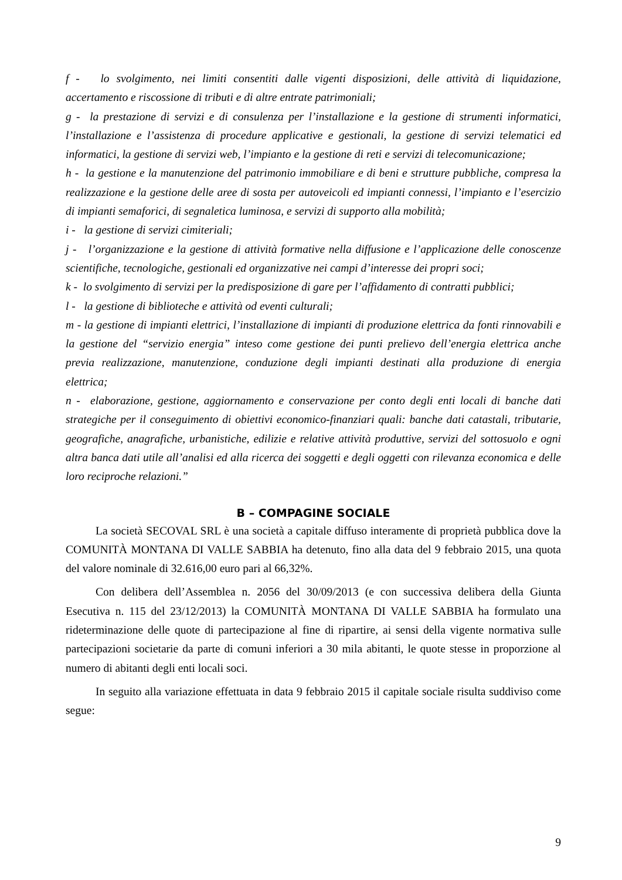f - lo svolgimento, nei limiti consentiti dalle vigenti disposizioni, delle attività di liquidazione, accertamento e riscossione di tributi e di altre entrate patrimoniali;
g - la prestazione di servizi e di consulenza per l’installazione e la gestione di strumenti informatici, l’installazione e l’assistenza di procedure applicative e gestionali, la gestione di servizi telematici ed informatici, la gestione di servizi web, l’impianto e la gestione di reti e servizi di telecomunicazione;
h - la gestione e la manutenzione del patrimonio immobiliare e di beni e strutture pubbliche, compresa la realizzazione e la gestione delle aree di sosta per autoveicoli ed impianti connessi, l’impianto e l’esercizio di impianti semaforici, di segnaletica luminosa, e servizi di supporto alla mobilità;
i - la gestione di servizi cimiteriali;
j - l’organizzazione e la gestione di attività formative nella diffusione e l’applicazione delle conoscenze scientifiche, tecnologiche, gestionali ed organizzative nei campi d’interesse dei propri soci;
k - lo svolgimento di servizi per la predisposizione di gare per l’affidamento di contratti pubblici;
l - la gestione di biblioteche e attività od eventi culturali;
m - la gestione di impianti elettrici, l’installazione di impianti di produzione elettrica da fonti rinnovabili e la gestione del “servizio energia” inteso come gestione dei punti prelievo dell’energia elettrica anche previa realizzazione, manutenzione, conduzione degli impianti destinati alla produzione di energia elettrica;
n - elaborazione, gestione, aggiornamento e conservazione per conto degli enti locali di banche dati strategiche per il conseguimento di obiettivi economico-finanziari quali: banche dati catastali, tributarie, geografiche, anagrafiche, urbanistiche, edilizie e relative attività produttive, servizi del sottosuolo e ogni altra banca dati utile all’analisi ed alla ricerca dei soggetti e degli oggetti con rilevanza economica e delle loro reciproche relazioni.”
B – COMPAGINE SOCIALE
La società SECOVAL SRL è una società a capitale diffuso interamente di proprietà pubblica dove la COMUNITÀ MONTANA DI VALLE SABBIA ha detenuto, fino alla data del 9 febbraio 2015, una quota del valore nominale di 32.616,00 euro pari al 66,32%.
Con delibera dell’Assemblea n. 2056 del 30/09/2013 (e con successiva delibera della Giunta Esecutiva n. 115 del 23/12/2013) la COMUNITÀ MONTANA DI VALLE SABBIA ha formulato una rideterminazione delle quote di partecipazione al fine di ripartire, ai sensi della vigente normativa sulle partecipazioni societarie da parte di comuni inferiori a 30 mila abitanti, le quote stesse in proporzione al numero di abitanti degli enti locali soci.
In seguito alla variazione effettuata in data 9 febbraio 2015 il capitale sociale risulta suddiviso come segue:
9